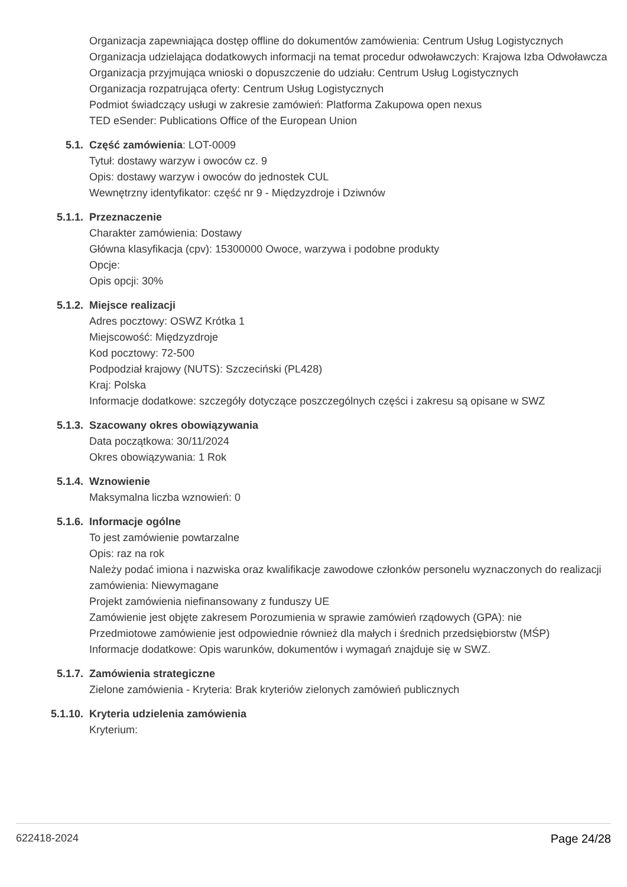Organizacja zapewniająca dostęp offline do dokumentów zamówienia: Centrum Usług Logistycznych
Organizacja udzielająca dodatkowych informacji na temat procedur odwoławczych: Krajowa Izba Odwoławcza
Organizacja przyjmująca wnioski o dopuszczenie do udziału: Centrum Usług Logistycznych
Organizacja rozpatrująca oferty: Centrum Usług Logistycznych
Podmiot świadczący usługi w zakresie zamówień: Platforma Zakupowa open nexus
TED eSender: Publications Office of the European Union
5.1. Część zamówienia: LOT-0009
Tytuł: dostawy warzyw i owoców cz. 9
Opis: dostawy warzyw i owoców do jednostek CUL
Wewnętrzny identyfikator: część nr 9 - Międzyzdroje i Dziwnów
5.1.1. Przeznaczenie
Charakter zamówienia: Dostawy
Główna klasyfikacja (cpv): 15300000 Owoce, warzywa i podobne produkty
Opcje:
Opis opcji: 30%
5.1.2. Miejsce realizacji
Adres pocztowy: OSWZ Krótka 1
Miejscowość: Międzyzdroje
Kod pocztowy: 72-500
Podpodział krajowy (NUTS): Szczeciński (PL428)
Kraj: Polska
Informacje dodatkowe: szczegóły dotyczące poszczególnych części i zakresu są opisane w SWZ
5.1.3. Szacowany okres obowiązywania
Data początkowa: 30/11/2024
Okres obowiązywania: 1 Rok
5.1.4. Wznowienie
Maksymalna liczba wznowień: 0
5.1.6. Informacje ogólne
To jest zamówienie powtarzalne
Opis: raz na rok
Należy podać imiona i nazwiska oraz kwalifikacje zawodowe członków personelu wyznaczonych do realizacji zamówienia: Niewymagane
Projekt zamówienia niefinansowany z funduszy UE
Zamówienie jest objęte zakresem Porozumienia w sprawie zamówień rządowych (GPA): nie
Przedmiotowe zamówienie jest odpowiednie również dla małych i średnich przedsiębiorstw (MŚP)
Informacje dodatkowe: Opis warunków, dokumentów i wymagań znajduje się w SWZ.
5.1.7. Zamówienia strategiczne
Zielone zamówienia - Kryteria: Brak kryteriów zielonych zamówień publicznych
5.1.10. Kryteria udzielenia zamówienia
Kryterium:
622418-2024 Page 24/28